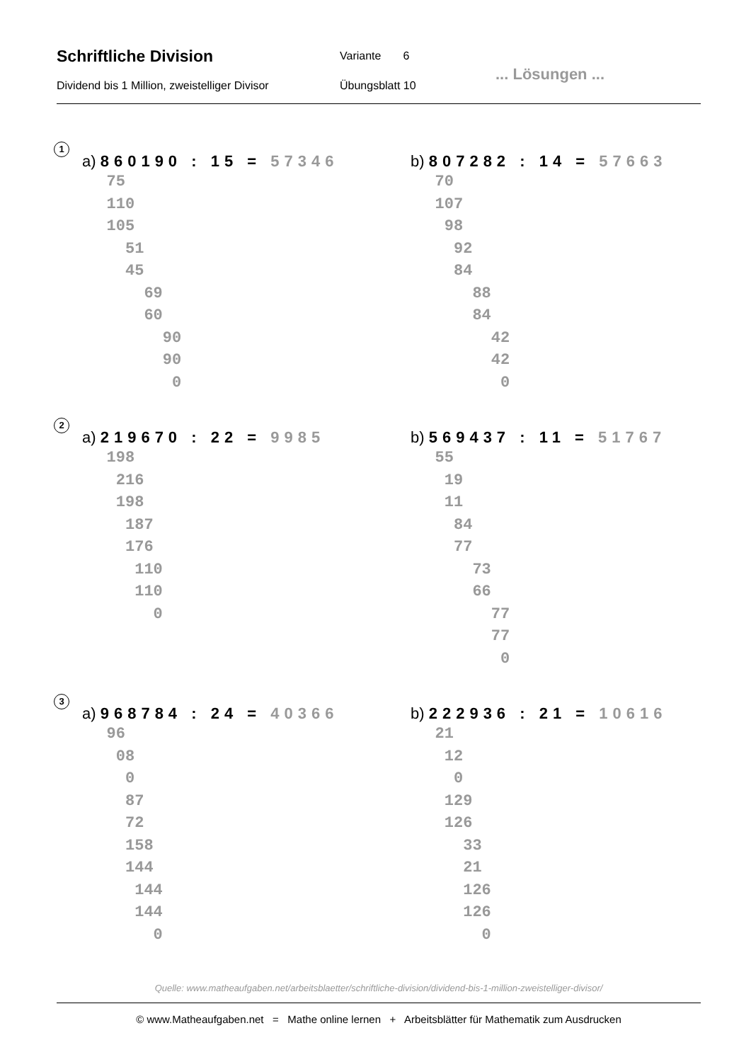Schriftliche Division Variante 6
Dividend bis 1 Million, zweistelliger Divisor
Übungsblatt 10
... Lösungen ...
1
a) 860190 : 15 = 57346
   75
   110
   105
     51
     45
       69
       60
         90
         90
          0
b) 807282 : 14 = 57663
   70
   107
    98
     92
     84
       88
       84
         42
         42
          0
2
a) 219670 : 22 = 9985
   198
    216
    198
     187
     176
      110
      110
        0
b) 569437 : 11 = 51767
   55
    19
    11
     84
     77
       73
       66
         77
         77
          0
3
a) 968784 : 24 = 40366
   96
    08
     0
     87
     72
     158
     144
      144
      144
        0
b) 222936 : 21 = 10616
   21
    12
     0
    129
    126
      33
      21
      126
      126
        0
Quelle: www.matheaufgaben.net/arbeitsblaetter/schriftliche-division/dividend-bis-1-million-zweistelliger-divisor/
© www.Matheaufgaben.net = Mathe online lernen + Arbeitsblätter für Mathematik zum Ausdrucken